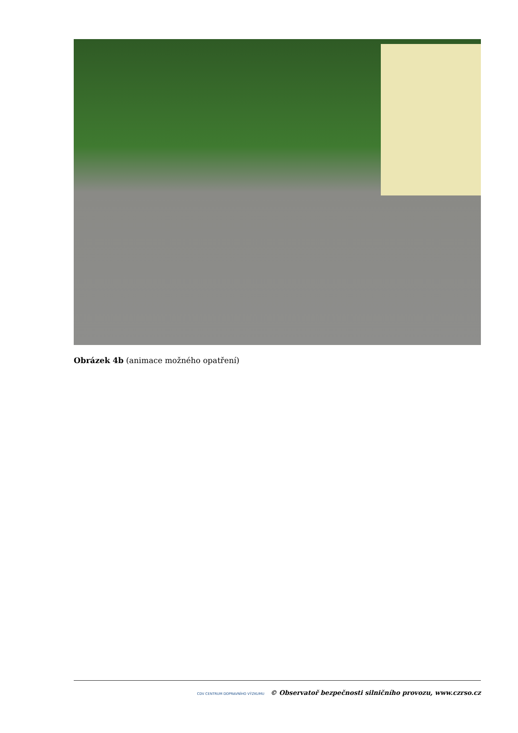Obrázek 4b (animace možného opatření)
CDV CENTRUM DOPRAVNÍHO VÝZKUMU © Observatoř bezpečnosti silničního provozu, www.czrso.cz